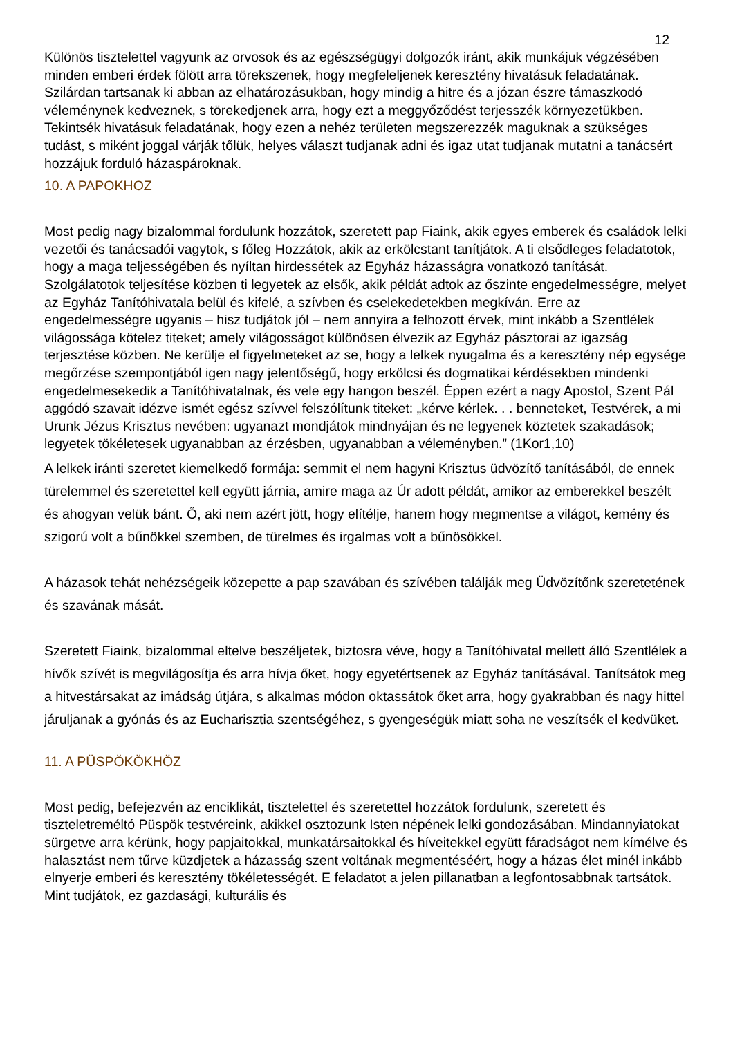12
Különös tisztelettel vagyunk az orvosok és az egészségügyi dolgozók iránt, akik munkájuk végzésében minden emberi érdek fölött arra törekszenek, hogy megfeleljenek keresztény hivatásuk feladatának. Szilárdan tartsanak ki abban az elhatározásukban, hogy mindig a hitre és a józan észre támaszkodó véleménynek kedveznek, s törekedjenek arra, hogy ezt a meggyőződést terjesszék környezetükben. Tekintsék hivatásuk feladatának, hogy ezen a nehéz területen megszerezzék maguknak a szükséges tudást, s miként joggal várják tőlük, helyes választ tudjanak adni és igaz utat tudjanak mutatni a tanácsért hozzájuk forduló házaspároknak.
10. A PAPOKHOZ
Most pedig nagy bizalommal fordulunk hozzátok, szeretett pap Fiaink, akik egyes emberek és családok lelki vezetői és tanácsadói vagytok, s főleg Hozzátok, akik az erkölcstant tanítjátok. A ti elsődleges feladatotok, hogy a maga teljességében és nyíltan hirdessétek az Egyház házasságra vonatkozó tanítását. Szolgálatotok teljesítése közben ti legyetek az elsők, akik példát adtok az őszinte engedelmességre, melyet az Egyház Tanítóhivatala belül és kifelé, a szívben és cselekedetekben megkíván. Erre az engedelmességre ugyanis – hisz tudjátok jól – nem annyira a felhozott érvek, mint inkább a Szentlélek világossága kötelez titeket; amely világosságot különösen élvezik az Egyház pásztorai az igazság terjesztése közben. Ne kerülje el figyelmeteket az se, hogy a lelkek nyugalma és a keresztény nép egysége megőrzése szempontjából igen nagy jelentőségű, hogy erkölcsi és dogmatikai kérdésekben mindenki engedelmesekedik a Tanítóhivatalnak, és vele egy hangon beszél. Éppen ezért a nagy Apostol, Szent Pál aggódó szavait idézve ismét egész szívvel felszólítunk titeket: „kérve kérlek. . . benneteket, Testvérek, a mi Urunk Jézus Krisztus nevében: ugyanazt mondjátok mindnyájan és ne legyenek köztetek szakadások; legyetek tökéletesek ugyanabban az érzésben, ugyanabban a véleményben.” (1Kor1,10)
A lelkek iránti szeretet kiemelkedő formája: semmit el nem hagyni Krisztus üdvözítő tanításából, de ennek türelemmel és szeretettel kell együtt járnia, amire maga az Úr adott példát, amikor az emberekkel beszélt és ahogyan velük bánt. Ő, aki nem azért jött, hogy elítélje, hanem hogy megmentse a világot, kemény és szigorú volt a bűnökkel szemben, de türelmes és irgalmas volt a bűnösökkel.
A házasok tehát nehézségeik közepette a pap szavában és szívében találják meg Üdvözítőnk szeretetének és szavának mását.
Szeretett Fiaink, bizalommal eltelve beszéljetek, biztosra véve, hogy a Tanítóhivatal mellett álló Szentlélek a hívők szívét is megvilágosítja és arra hívja őket, hogy egyetértsenek az Egyház tanításával. Tanítsátok meg a hitvestársakat az imádság útjára, s alkalmas módon oktassátok őket arra, hogy gyakrabban és nagy hittel járuljanak a gyónás és az Eucharisztia szentségéhez, s gyengeségük miatt soha ne veszítsék el kedvüket.
11. A PÜSPÖKÖKHÖZ
Most pedig, befejezvén az enciklikát, tisztelettel és szeretettel hozzátok fordulunk, szeretett és tiszteletreméltó Püspök testvéreink, akikkel osztozunk Isten népének lelki gondozásában. Mindannyiatokat sürgetve arra kérünk, hogy papjaitokkal, munkatársaitokkal és híveitekkel együtt fáradságot nem kímélve és halasztást nem tűrve küzdjetek a házasság szent voltának megmentéséért, hogy a házas élet minél inkább elnyerje emberi és keresztény tökéletességét. E feladatot a jelen pillanatban a legfontosabbnak tartsátok. Mint tudjátok, ez gazdasági, kulturális és